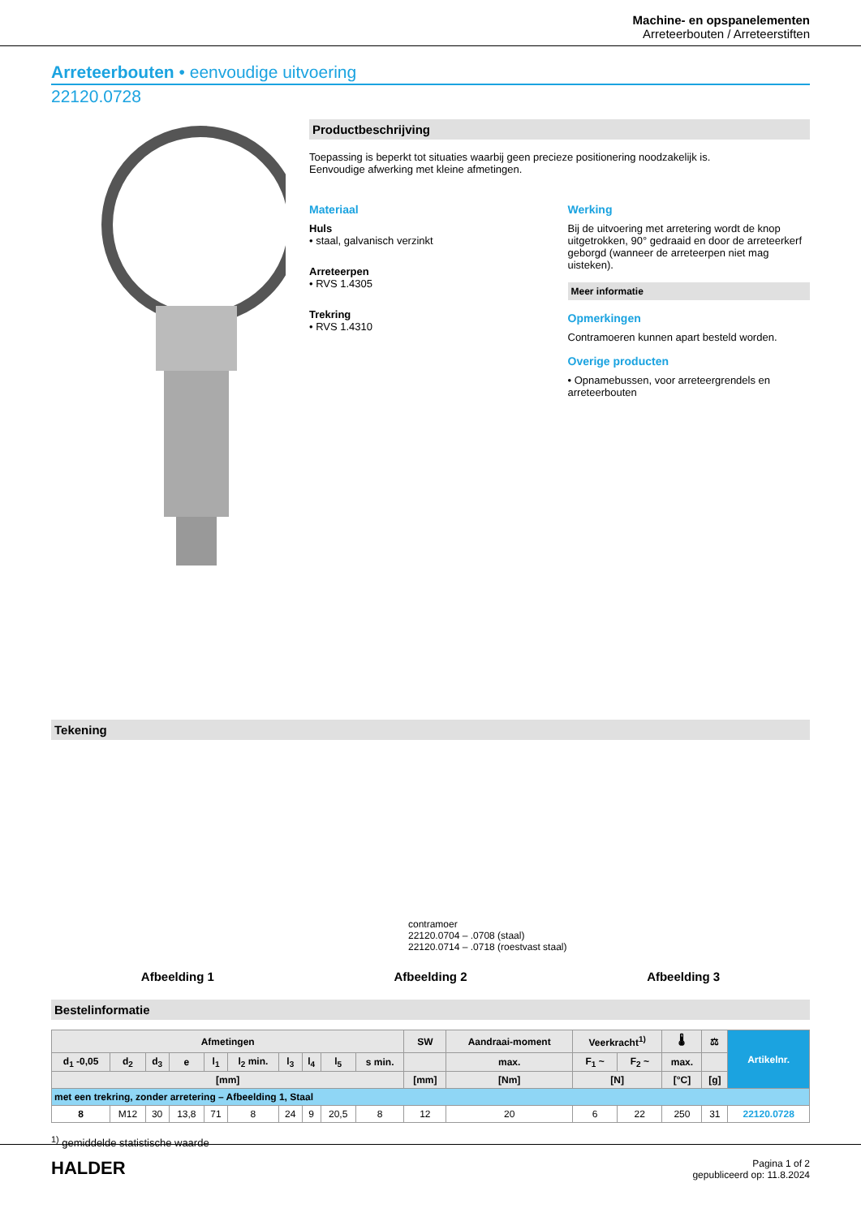Machine- en opspanelementen
Arreteerbouten / Arreteerstiften
Arreteerbouten • eenvoudige uitvoering
22120.0728
Productbeschrijving
Toepassing is beperkt tot situaties waarbij geen precieze positionering noodzakelijk is.
Eenvoudige afwerking met kleine afmetingen.
Materiaal
Huls
• staal, galvanisch verzinkt
Arreteerpen
• RVS 1.4305
Trekring
• RVS 1.4310
Werking
Bij de uitvoering met arretering wordt de knop uitgetrokken, 90° gedraaid en door de arreteerkerf geborgd (wanneer de arreteerpen niet mag uisteken).
Meer informatie
Opmerkingen
Contramoeren kunnen apart besteld worden.
Overige producten
• Opnamebussen, voor arreteergrendels en arreteerbouten
Tekening
contramoer
22120.0704 – .0708 (staal)
22120.0714 – .0718 (roestvast staal)
Afbeelding 1 Afbeelding 2 Afbeelding 3
Bestelinformatie
| Afmetingen | | | | | | | | | | SW | Aandraai-moment | Veerkracht<sup>1)</sup> | | 🌡 | ⚖ | Artikelnr. |
| --- | --- | --- | --- | --- | --- | --- | --- | --- | --- | --- | --- | --- | --- | --- | --- | --- |
| d<sub>1</sub> -0,05 | d<sub>2</sub> | d<sub>3</sub> | e | l<sub>1</sub> | l<sub>2</sub> min. | l<sub>3</sub> | l<sub>4</sub> | l<sub>5</sub> | s min. | | max. | F<sub>1</sub> ~ | F<sub>2</sub> ~ | max. | | |
| [mm] | | | | | | | | | | [mm] | [Nm] | [N] | | [°C] | [g] | |
| met een trekring, zonder arretering – Afbeelding 1, Staal | | | | | | | | | | | | | | | | |
| 8 | M12 | 30 | 13,8 | 71 | 8 | 24 | 9 | 20,5 | 8 | 12 | 20 | 6 | 22 | 250 | 31 | 22120.0728 |
<sup>1)</sup> gemiddelde statistische waarde
HALDER
Pagina 1 of 2
gepubliceerd op: 11.8.2024